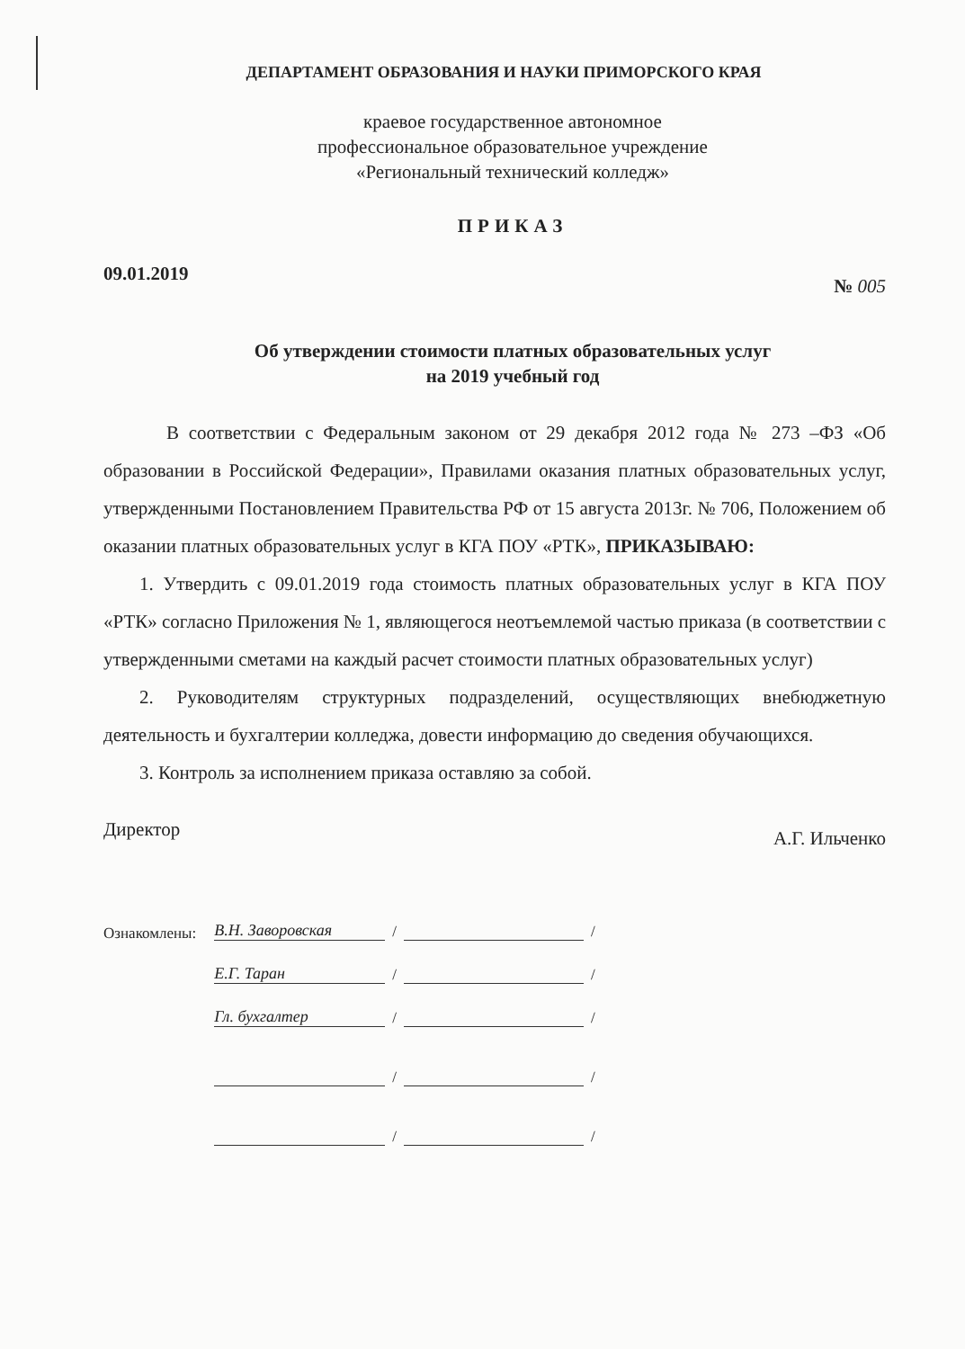ДЕПАРТАМЕНТ ОБРАЗОВАНИЯ И НАУКИ ПРИМОРСКОГО КРАЯ
краевое государственное автономное
профессиональное образовательное учреждение
«Региональный технический колледж»
ПРИКАЗ
09.01.2019 № 005
Об утверждении стоимости платных образовательных услуг
на 2019 учебный год
В соответствии с Федеральным законом от 29 декабря 2012 года № 273 –ФЗ «Об образовании в Российской Федерации», Правилами оказания платных образовательных услуг, утвержденными Постановлением Правительства РФ от 15 августа 2013г. № 706, Положением об оказании платных образовательных услуг в КГА ПОУ «РТК», ПРИКАЗЫВАЮ:
1. Утвердить с 09.01.2019 года стоимость платных образовательных услуг в КГА ПОУ «РТК» согласно Приложения № 1, являющегося неотъемлемой частью приказа (в соответствии с утвержденными сметами на каждый расчет стоимости платных образовательных услуг)
2. Руководителям структурных подразделений, осуществляющих внебюджетную деятельность и бухгалтерии колледжа, довести информацию до сведения обучающихся.
3. Контроль за исполнением приказа оставляю за собой.
Директор А.Г. Ильченко
Ознакомлены:
В.Н. Заворовская / /
Е.Г. Таран / /
Гл. бухгалтер / /
/ /
/ /